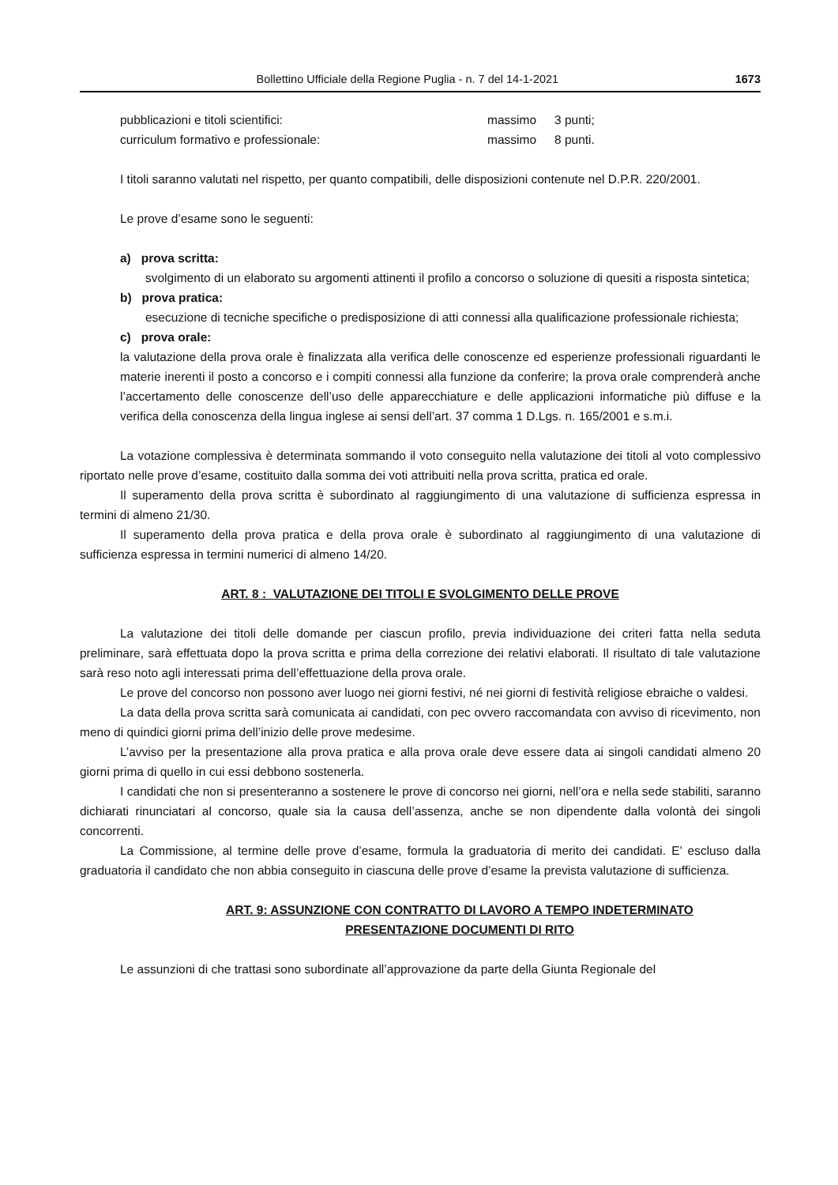Bollettino Ufficiale della Regione Puglia - n. 7 del 14-1-2021 1673
pubblicazioni e titoli scientifici: massimo 3 punti;
curriculum formativo e professionale: massimo 8 punti.
I titoli saranno valutati nel rispetto, per quanto compatibili, delle disposizioni contenute nel D.P.R. 220/2001.
Le prove d’esame sono le seguenti:
a) prova scritta:
svolgimento di un elaborato su argomenti attinenti il profilo a concorso o soluzione di quesiti a risposta sintetica;
b) prova pratica:
esecuzione di tecniche specifiche o predisposizione di atti connessi alla qualificazione professionale richiesta;
c) prova orale:
la valutazione della prova orale è finalizzata alla verifica delle conoscenze ed esperienze professionali riguardanti le materie inerenti il posto a concorso e i compiti connessi alla funzione da conferire; la prova orale comprenderà anche l’accertamento delle conoscenze dell’uso delle apparecchiature e delle applicazioni informatiche più diffuse e la verifica della conoscenza della lingua inglese ai sensi dell’art. 37 comma 1 D.Lgs. n. 165/2001 e s.m.i.
La votazione complessiva è determinata sommando il voto conseguito nella valutazione dei titoli al voto complessivo riportato nelle prove d’esame, costituito dalla somma dei voti attribuiti nella prova scritta, pratica ed orale.
Il superamento della prova scritta è subordinato al raggiungimento di una valutazione di sufficienza espressa in termini di almeno 21/30.
Il superamento della prova pratica e della prova orale è subordinato al raggiungimento di una valutazione di sufficienza espressa in termini numerici di almeno 14/20.
ART. 8 : VALUTAZIONE DEI TITOLI E SVOLGIMENTO DELLE PROVE
La valutazione dei titoli delle domande per ciascun profilo, previa individuazione dei criteri fatta nella seduta preliminare, sarà effettuata dopo la prova scritta e prima della correzione dei relativi elaborati. Il risultato di tale valutazione sarà reso noto agli interessati prima dell’effettuazione della prova orale.
Le prove del concorso non possono aver luogo nei giorni festivi, né nei giorni di festività religiose ebraiche o valdesi.
La data della prova scritta sarà comunicata ai candidati, con pec ovvero raccomandata con avviso di ricevimento, non meno di quindici giorni prima dell’inizio delle prove medesime.
L’avviso per la presentazione alla prova pratica e alla prova orale deve essere data ai singoli candidati almeno 20 giorni prima di quello in cui essi debbono sostenerla.
I candidati che non si presenteranno a sostenere le prove di concorso nei giorni, nell’ora e nella sede stabiliti, saranno dichiarati rinunciatari al concorso, quale sia la causa dell’assenza, anche se non dipendente dalla volontà dei singoli concorrenti.
La Commissione, al termine delle prove d’esame, formula la graduatoria di merito dei candidati. E’ escluso dalla graduatoria il candidato che non abbia conseguito in ciascuna delle prove d’esame la prevista valutazione di sufficienza.
ART. 9: ASSUNZIONE CON CONTRATTO DI LAVORO A TEMPO INDETERMINATO
PRESENTAZIONE DOCUMENTI DI RITO
Le assunzioni di che trattasi sono subordinate all’approvazione da parte della Giunta Regionale del